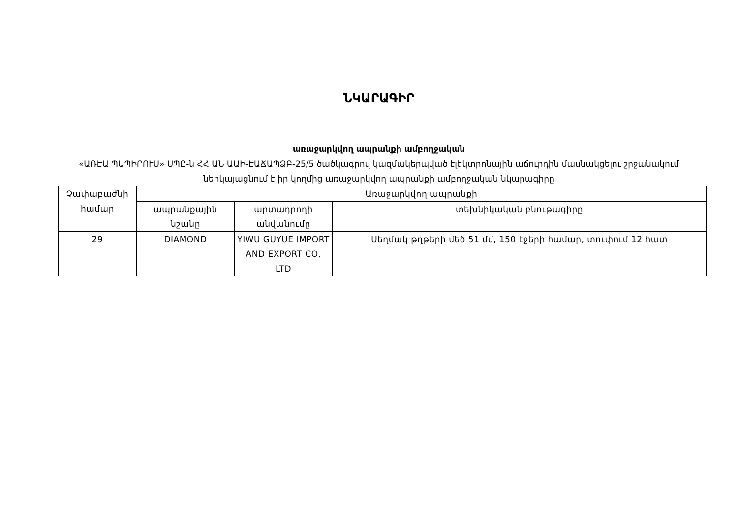ՆԿԱՐԱԳԻՐ
առաջարկվող ապրանքի ամբողջական
«ԱՌԷԱ ՊԱՊԻՐՈՒՍ» ՍՊԸ-ն ՀՀ ԱՆ ԱԱԻ-ԷԱՃԱՊՁԲ-25/5 ծածկագրով կազմակերպված էլեկտրոնային աճուրդին մասնակցելու շրջանակում ներկայացնում է իր կողմից առաջարկվող ապրանքի ամբողջական նկարագիրը
| Չափաբաժնի համար | Առաջարկվող ապրանքի | | |
| | ապրանքային նշանը | արտադրողի անվանումը | տեխնիկական բնութագիրը |
| 29 | DIAMOND | YIWU GUYUE IMPORT AND EXPORT CO, LTD | Սեղմակ թղթերի մեծ 51 մմ, 150 էջերի համար, տուփում 12 հատ |